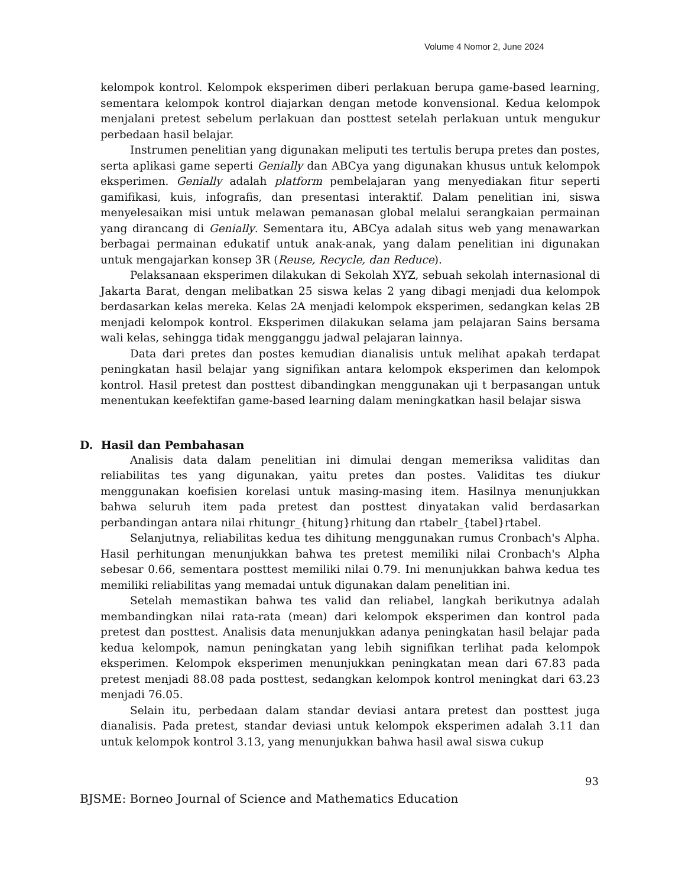Volume 4 Nomor 2, June 2024
kelompok kontrol. Kelompok eksperimen diberi perlakuan berupa game-based learning, sementara kelompok kontrol diajarkan dengan metode konvensional. Kedua kelompok menjalani pretest sebelum perlakuan dan posttest setelah perlakuan untuk mengukur perbedaan hasil belajar.
Instrumen penelitian yang digunakan meliputi tes tertulis berupa pretes dan postes, serta aplikasi game seperti Genially dan ABCya yang digunakan khusus untuk kelompok eksperimen. Genially adalah platform pembelajaran yang menyediakan fitur seperti gamifikasi, kuis, infografis, dan presentasi interaktif. Dalam penelitian ini, siswa menyelesaikan misi untuk melawan pemanasan global melalui serangkaian permainan yang dirancang di Genially. Sementara itu, ABCya adalah situs web yang menawarkan berbagai permainan edukatif untuk anak-anak, yang dalam penelitian ini digunakan untuk mengajarkan konsep 3R (Reuse, Recycle, dan Reduce).
Pelaksanaan eksperimen dilakukan di Sekolah XYZ, sebuah sekolah internasional di Jakarta Barat, dengan melibatkan 25 siswa kelas 2 yang dibagi menjadi dua kelompok berdasarkan kelas mereka. Kelas 2A menjadi kelompok eksperimen, sedangkan kelas 2B menjadi kelompok kontrol. Eksperimen dilakukan selama jam pelajaran Sains bersama wali kelas, sehingga tidak mengganggu jadwal pelajaran lainnya.
Data dari pretes dan postes kemudian dianalisis untuk melihat apakah terdapat peningkatan hasil belajar yang signifikan antara kelompok eksperimen dan kelompok kontrol. Hasil pretest dan posttest dibandingkan menggunakan uji t berpasangan untuk menentukan keefektifan game-based learning dalam meningkatkan hasil belajar siswa
D. Hasil dan Pembahasan
Analisis data dalam penelitian ini dimulai dengan memeriksa validitas dan reliabilitas tes yang digunakan, yaitu pretes dan postes. Validitas tes diukur menggunakan koefisien korelasi untuk masing-masing item. Hasilnya menunjukkan bahwa seluruh item pada pretest dan posttest dinyatakan valid berdasarkan perbandingan antara nilai rhitungr_{hitung}rhitung dan rtabelr_{tabel}rtabel.
Selanjutnya, reliabilitas kedua tes dihitung menggunakan rumus Cronbach's Alpha. Hasil perhitungan menunjukkan bahwa tes pretest memiliki nilai Cronbach's Alpha sebesar 0.66, sementara posttest memiliki nilai 0.79. Ini menunjukkan bahwa kedua tes memiliki reliabilitas yang memadai untuk digunakan dalam penelitian ini.
Setelah memastikan bahwa tes valid dan reliabel, langkah berikutnya adalah membandingkan nilai rata-rata (mean) dari kelompok eksperimen dan kontrol pada pretest dan posttest. Analisis data menunjukkan adanya peningkatan hasil belajar pada kedua kelompok, namun peningkatan yang lebih signifikan terlihat pada kelompok eksperimen. Kelompok eksperimen menunjukkan peningkatan mean dari 67.83 pada pretest menjadi 88.08 pada posttest, sedangkan kelompok kontrol meningkat dari 63.23 menjadi 76.05.
Selain itu, perbedaan dalam standar deviasi antara pretest dan posttest juga dianalisis. Pada pretest, standar deviasi untuk kelompok eksperimen adalah 3.11 dan untuk kelompok kontrol 3.13, yang menunjukkan bahwa hasil awal siswa cukup
93
BJSME: Borneo Journal of Science and Mathematics Education